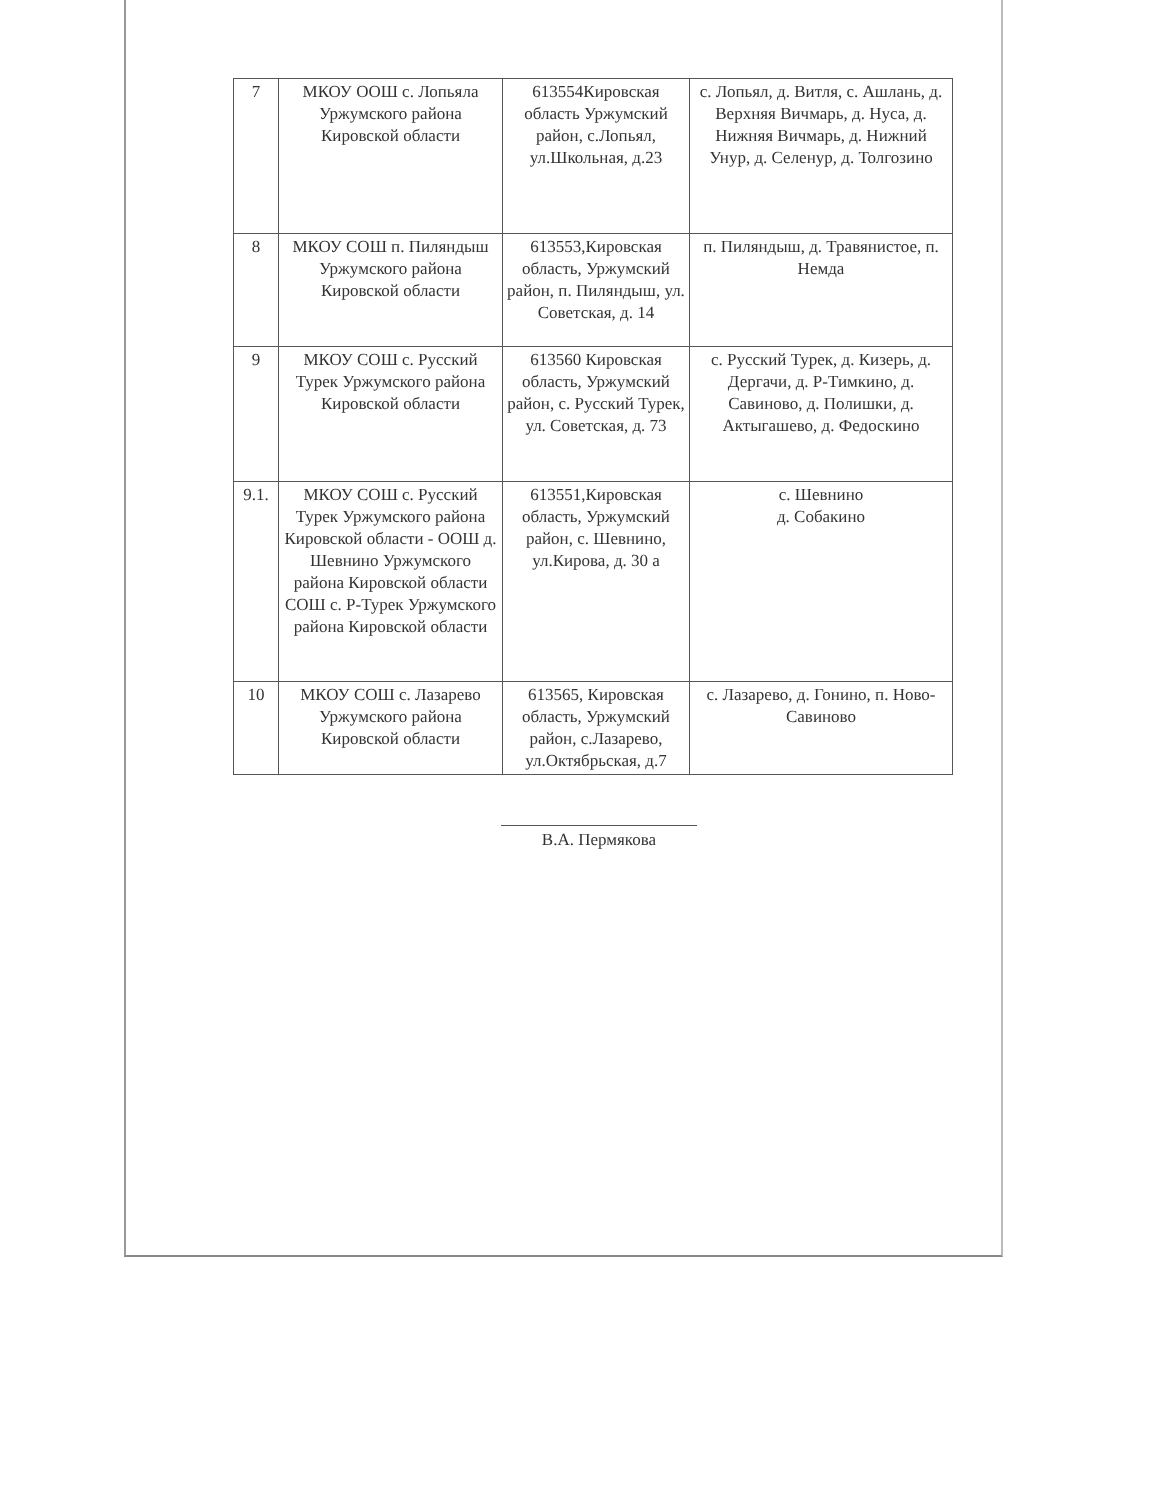| 7 | МКОУ ООШ с. Лопьяла Уржумского района Кировской области | 613554Кировская область Уржумский район, с.Лопьял, ул.Школьная, д.23 | с. Лопьял, д. Витля, с. Ашлань, д. Верхняя Вичмарь, д. Нуса, д. Нижняя Вичмарь, д. Нижний Унур, д. Селенур, д. Толгозино |
| 8 | МКОУ СОШ п. Пиляндыш Уржумского района Кировской области | 613553,Кировская область, Уржумский район, п. Пиляндыш, ул. Советская, д. 14 | п. Пиляндыш, д. Травянистое, п. Немда |
| 9 | МКОУ СОШ с. Русский Турек Уржумского района Кировской области | 613560 Кировская область, Уржумский район, с. Русский Турек, ул. Советская, д. 73 | с. Русский Турек, д. Кизерь, д. Дергачи, д. Р-Тимкино, д. Савиново, д. Полишки, д. Актыгашево, д. Федоскино |
| 9.1. | МКОУ СОШ с. Русский Турек Уржумского района Кировской области - ООШ д. Шевнино Уржумского района Кировской области СОШ с. Р-Турек Уржумского района Кировской области | 613551,Кировская область, Уржумский район, с. Шевнино, ул.Кирова, д. 30 а | с. Шевнино д. Собакино |
| 10 | МКОУ СОШ с. Лазарево Уржумского района Кировской области | 613565, Кировская область, Уржумский район, с.Лазарево, ул.Октябрьская, д.7 | с. Лазарево, д. Гонино, п. Ново-Савиново |
В.А. Пермякова